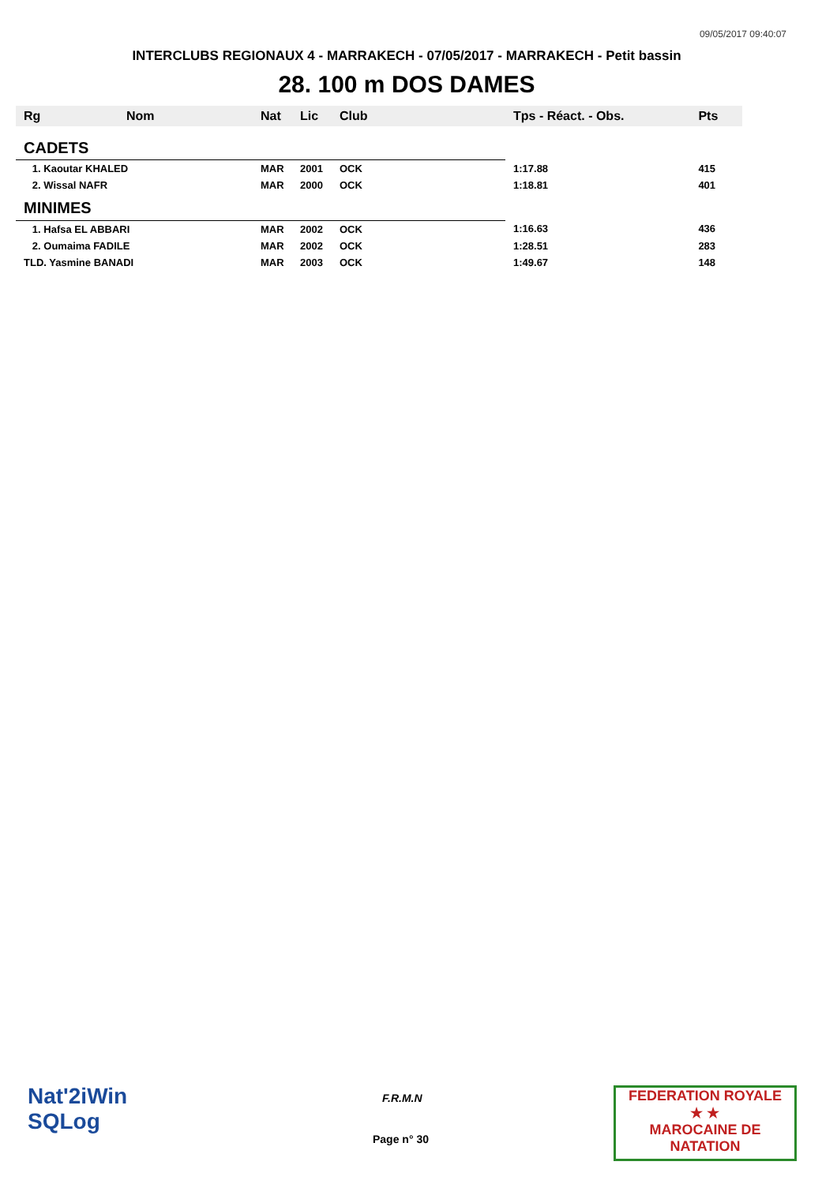09/05/2017 09:40:07
INTERCLUBS REGIONAUX 4 - MARRAKECH - 07/05/2017 - MARRAKECH - Petit bassin
28. 100 m DOS DAMES
| Rg | Nom | Nat | Lic | Club | Tps - Réact. - Obs. | Pts |
| --- | --- | --- | --- | --- | --- | --- |
| CADETS | | | | | | |
| 1. Kaoutar KHALED | | MAR | 2001 | OCK | 1:17.88 | 415 |
| 2. Wissal NAFR | | MAR | 2000 | OCK | 1:18.81 | 401 |
| MINIMES | | | | | | |
| 1. Hafsa EL ABBARI | | MAR | 2002 | OCK | 1:16.63 | 436 |
| 2. Oumaima FADILE | | MAR | 2002 | OCK | 1:28.51 | 283 |
| TLD. Yasmine BANADI | | MAR | 2003 | OCK | 1:49.67 | 148 |
Nat'2iWin
SQLog
F.R.M.N
Page n° 30
FEDERATION ROYALE
★ ★
MAROCAINE DE NATATION